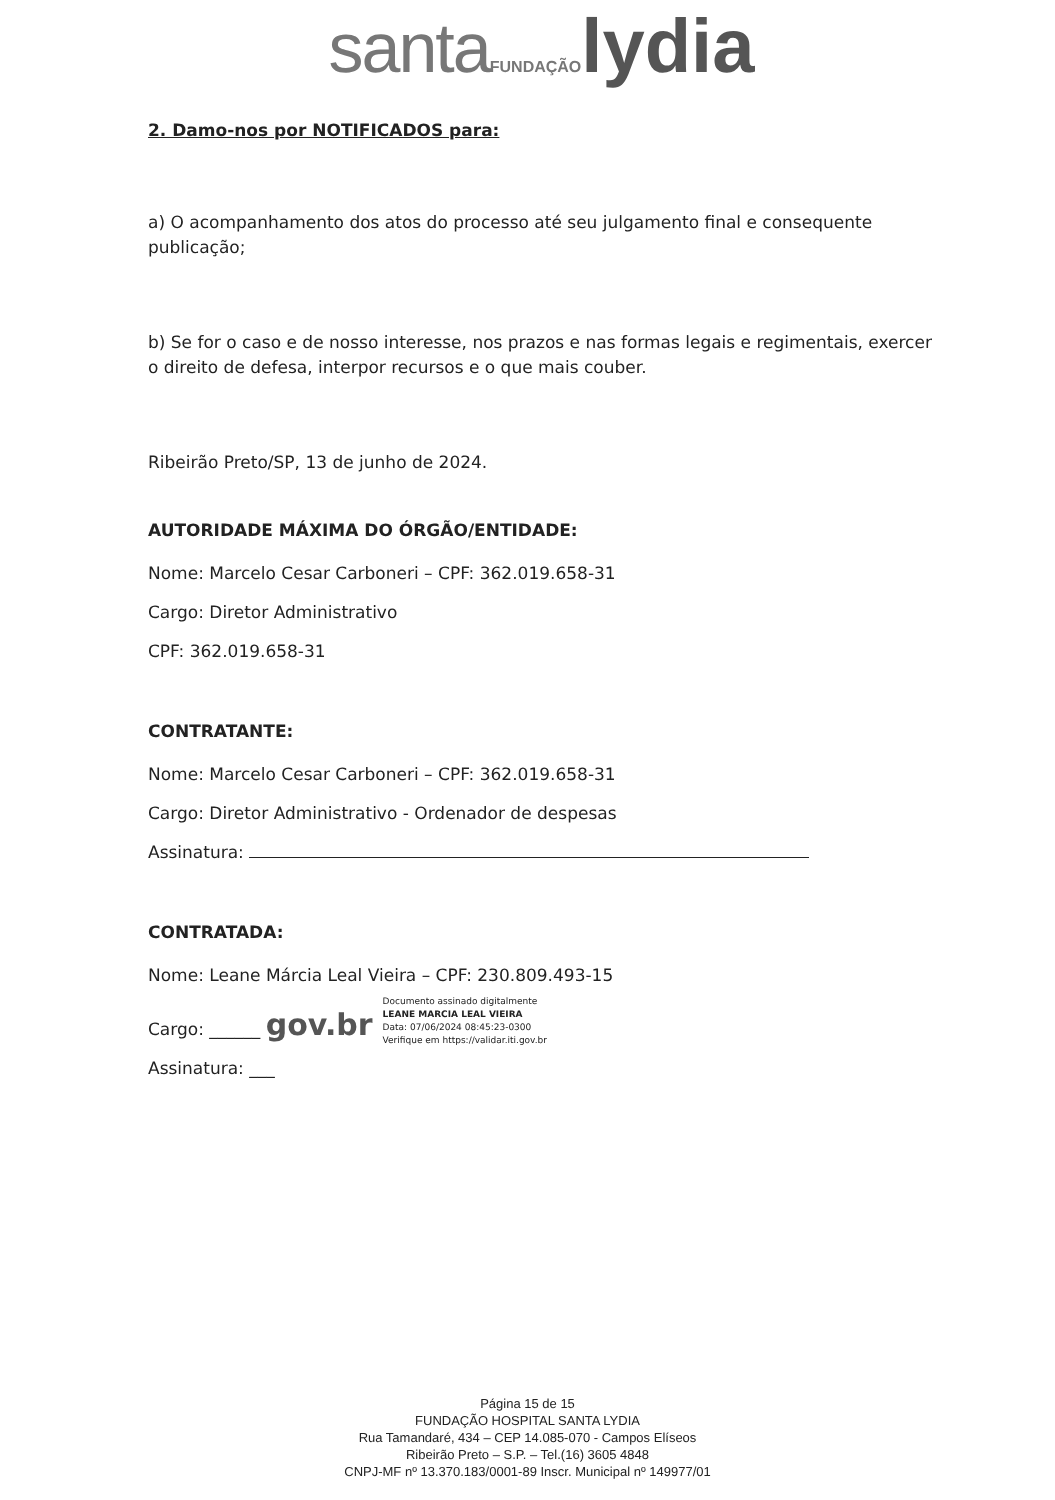santa FUNDAÇÃO lydia
2. Damo-nos por NOTIFICADOS para:
a) O acompanhamento dos atos do processo até seu julgamento final e consequente publicação;
b) Se for o caso e de nosso interesse, nos prazos e nas formas legais e regimentais, exercer o direito de defesa, interpor recursos e o que mais couber.
Ribeirão Preto/SP, 13 de junho de 2024.
AUTORIDADE MÁXIMA DO ÓRGÃO/ENTIDADE:
Nome: Marcelo Cesar Carboneri – CPF: 362.019.658-31
Cargo: Diretor Administrativo
CPF: 362.019.658-31
CONTRATANTE:
Nome: Marcelo Cesar Carboneri – CPF: 362.019.658-31
Cargo: Diretor Administrativo - Ordenador de despesas
Assinatura:
CONTRATADA:
Nome: Leane Márcia Leal Vieira – CPF: 230.809.493-15
Cargo: ______ gov.br
Assinatura: ___
Documento assinado digitalmente
LEANE MARCIA LEAL VIEIRA
Data: 07/06/2024 08:45:23-0300
Verifique em https://validar.iti.gov.br
Página 15 de 15
FUNDAÇÃO HOSPITAL SANTA LYDIA
Rua Tamandaré, 434 – CEP 14.085-070 - Campos Elíseos
Ribeirão Preto – S.P. – Tel.(16) 3605 4848
CNPJ-MF nº 13.370.183/0001-89 Inscr. Municipal nº 149977/01